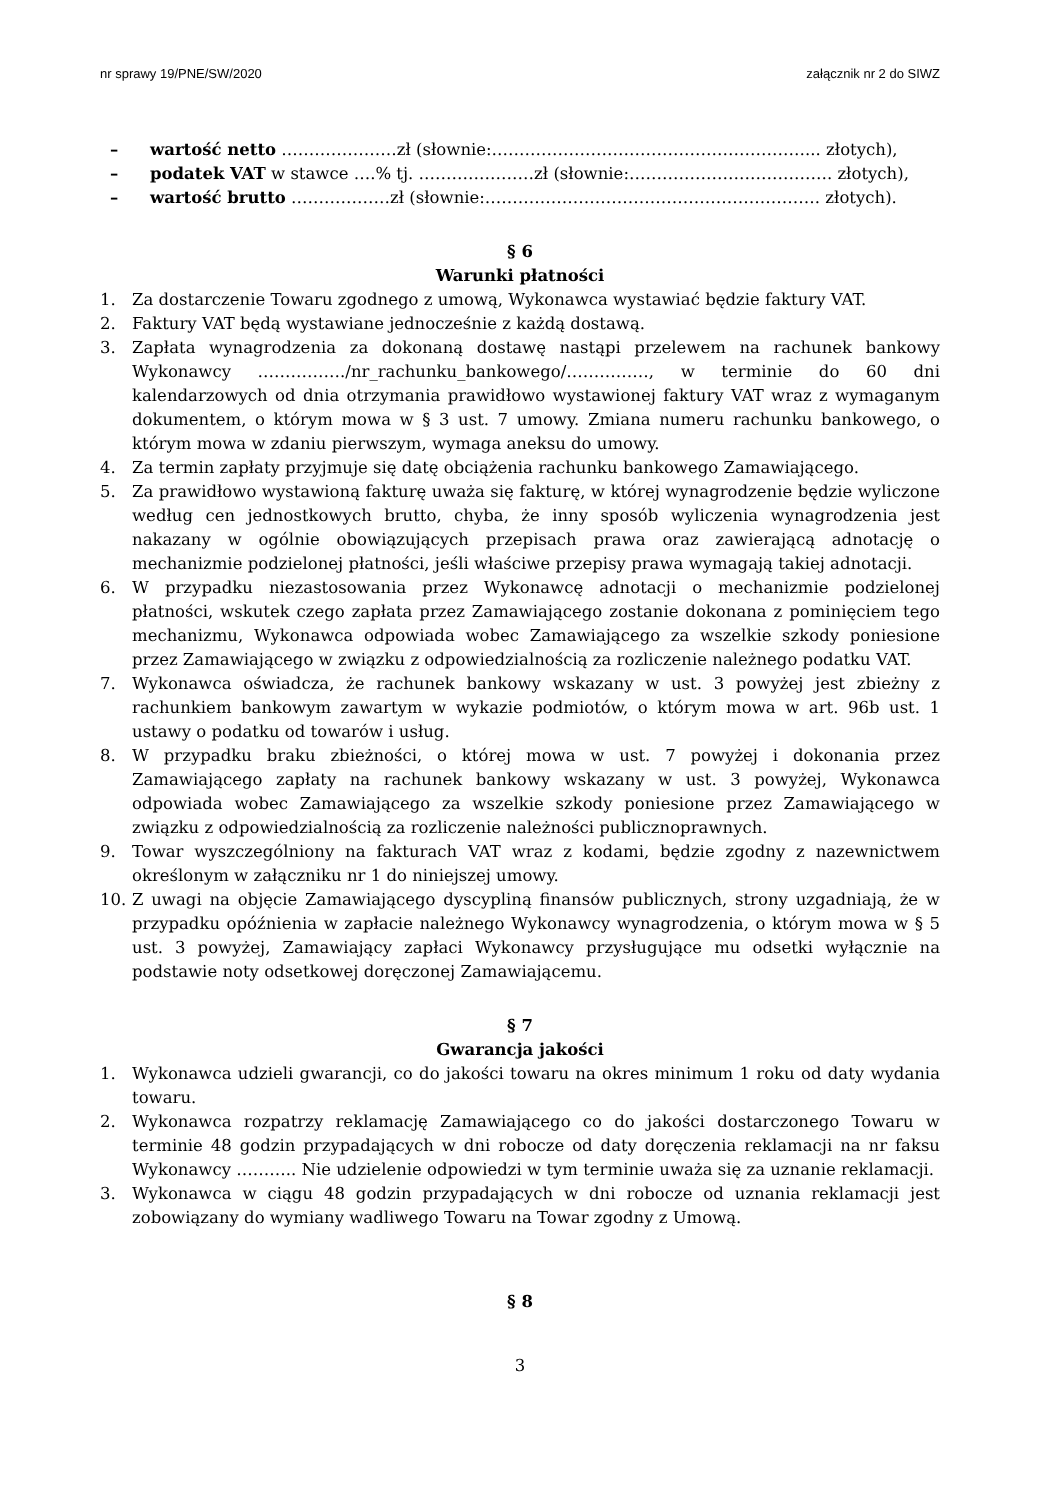nr sprawy 19/PNE/SW/2020 załącznik nr 2 do SIWZ
– wartość netto …………………zł (słownie:…………………………………………………... złotych),
– podatek VAT w stawce ….% tj. …………………zł (słownie:………………………………. złotych),
– wartość brutto ………………zł (słownie:……………………………………………………. złotych).
§ 6
Warunki płatności
1. Za dostarczenie Towaru zgodnego z umową, Wykonawca wystawiać będzie faktury VAT.
2. Faktury VAT będą wystawiane jednocześnie z każdą dostawą.
3. Zapłata wynagrodzenia za dokonaną dostawę nastąpi przelewem na rachunek bankowy Wykonawcy ……………./nr_rachunku_bankowego/……………, w terminie do 60 dni kalendarzowych od dnia otrzymania prawidłowo wystawionej faktury VAT wraz z wymaganym dokumentem, o którym mowa w § 3 ust. 7 umowy. Zmiana numeru rachunku bankowego, o którym mowa w zdaniu pierwszym, wymaga aneksu do umowy.
4. Za termin zapłaty przyjmuje się datę obciążenia rachunku bankowego Zamawiającego.
5. Za prawidłowo wystawioną fakturę uważa się fakturę, w której wynagrodzenie będzie wyliczone według cen jednostkowych brutto, chyba, że inny sposób wyliczenia wynagrodzenia jest nakazany w ogólnie obowiązujących przepisach prawa oraz zawierającą adnotację o mechanizmie podzielonej płatności, jeśli właściwe przepisy prawa wymagają takiej adnotacji.
6. W przypadku niezastosowania przez Wykonawcę adnotacji o mechanizmie podzielonej płatności, wskutek czego zapłata przez Zamawiającego zostanie dokonana z pominięciem tego mechanizmu, Wykonawca odpowiada wobec Zamawiającego za wszelkie szkody poniesione przez Zamawiającego w związku z odpowiedzialnością za rozliczenie należnego podatku VAT.
7. Wykonawca oświadcza, że rachunek bankowy wskazany w ust. 3 powyżej jest zbieżny z rachunkiem bankowym zawartym w wykazie podmiotów, o którym mowa w art. 96b ust. 1 ustawy o podatku od towarów i usług.
8. W przypadku braku zbieżności, o której mowa w ust. 7 powyżej i dokonania przez Zamawiającego zapłaty na rachunek bankowy wskazany w ust. 3 powyżej, Wykonawca odpowiada wobec Zamawiającego za wszelkie szkody poniesione przez Zamawiającego w związku z odpowiedzialnością za rozliczenie należności publicznoprawnych.
9. Towar wyszczególniony na fakturach VAT wraz z kodami, będzie zgodny z nazewnictwem określonym w załączniku nr 1 do niniejszej umowy.
10. Z uwagi na objęcie Zamawiającego dyscypliną finansów publicznych, strony uzgadniają, że w przypadku opóźnienia w zapłacie należnego Wykonawcy wynagrodzenia, o którym mowa w § 5 ust. 3 powyżej, Zamawiający zapłaci Wykonawcy przysługujące mu odsetki wyłącznie na podstawie noty odsetkowej doręczonej Zamawiającemu.
§ 7
Gwarancja jakości
1. Wykonawca udzieli gwarancji, co do jakości towaru na okres minimum 1 roku od daty wydania towaru.
2. Wykonawca rozpatrzy reklamację Zamawiającego co do jakości dostarczonego Towaru w terminie 48 godzin przypadających w dni robocze od daty doręczenia reklamacji na nr faksu Wykonawcy ……….. Nie udzielenie odpowiedzi w tym terminie uważa się za uznanie reklamacji.
3. Wykonawca w ciągu 48 godzin przypadających w dni robocze od uznania reklamacji jest zobowiązany do wymiany wadliwego Towaru na Towar zgodny z Umową.
§ 8
3